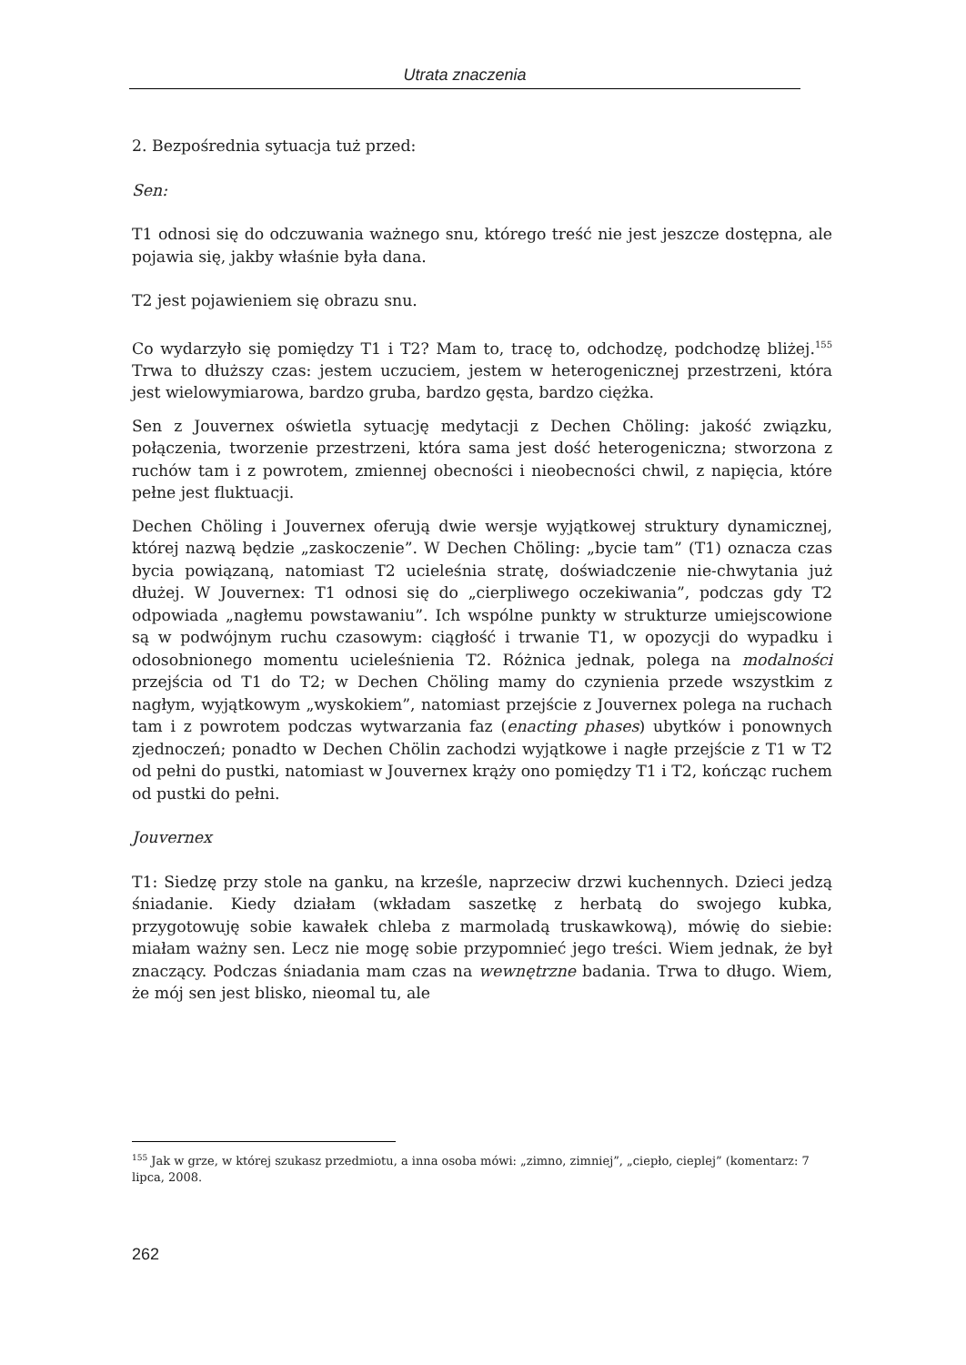Utrata znaczenia
2. Bezpośrednia sytuacja tuż przed:
Sen:
T1 odnosi się do odczuwania ważnego snu, którego treść nie jest jeszcze dostępna, ale pojawia się, jakby właśnie była dana.
T2 jest pojawieniem się obrazu snu.
Co wydarzyło się pomiędzy T1 i T2? Mam to, tracę to, odchodzę, podchodzę bliżej.<sup>155</sup> Trwa to dłuższy czas: jestem uczuciem, jestem w heterogenicznej przestrzeni, która jest wielowymiarowa, bardzo gruba, bardzo gęsta, bardzo ciężka.
Sen z Jouvernex oświetla sytuację medytacji z Dechen Chöling: jakość związku, połączenia, tworzenie przestrzeni, która sama jest dość heterogeniczna; stworzona z ruchów tam i z powrotem, zmiennej obecności i nieobecności chwil, z napięcia, które pełne jest fluktuacji.
Dechen Chöling i Jouvernex oferują dwie wersje wyjątkowej struktury dynamicznej, której nazwą będzie „zaskoczenie”. W Dechen Chöling: „bycie tam” (T1) oznacza czas bycia powiązaną, natomiast T2 ucieleśnia stratę, doświadczenie nie-chwytania już dłużej. W Jouvernex: T1 odnosi się do „cierpliwego oczekiwania”, podczas gdy T2 odpowiada „nagłemu powstawaniu”. Ich wspólne punkty w strukturze umiejscowione są w podwójnym ruchu czasowym: ciągłość i trwanie T1, w opozycji do wypadku i odosobnionego momentu ucieleśnienia T2. Różnica jednak, polega na modalności przejścia od T1 do T2; w Dechen Chöling mamy do czynienia przede wszystkim z nagłym, wyjątkowym „wyskokiem”, natomiast przejście z Jouvernex polega na ruchach tam i z powrotem podczas wytwarzania faz (enacting phases) ubytków i ponownych zjednoczeń; ponadto w Dechen Chölin zachodzi wyjątkowe i nagłe przejście z T1 w T2 od pełni do pustki, natomiast w Jouvernex krąży ono pomiędzy T1 i T2, kończąc ruchem od pustki do pełni.
Jouvernex
T1: Siedzę przy stole na ganku, na krześle, naprzeciw drzwi kuchennych. Dzieci jedzą śniadanie. Kiedy działam (wkładam saszetkę z herbatą do swojego kubka, przygotowuję sobie kawałek chleba z marmoladą truskawkową), mówię do siebie: miałam ważny sen. Lecz nie mogę sobie przypomnieć jego treści. Wiem jednak, że był znaczący. Podczas śniadania mam czas na wewnętrzne badania. Trwa to długo. Wiem, że mój sen jest blisko, nieomal tu, ale
<sup>155</sup> Jak w grze, w której szukasz przedmiotu, a inna osoba mówi: „zimno, zimniej”, „ciepło, cieplej” (komentarz: 7 lipca, 2008.
262